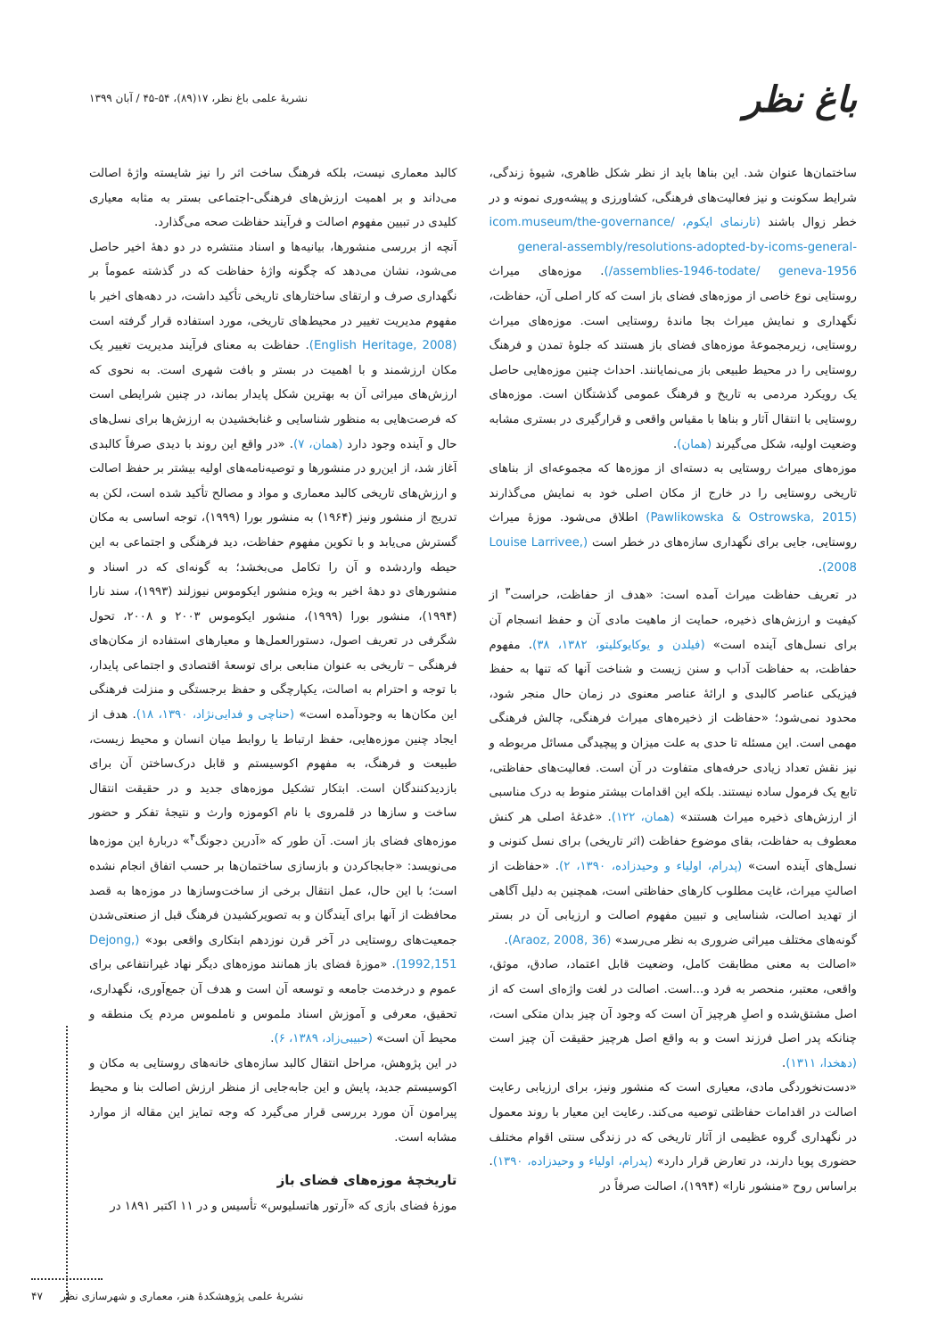باغ نظر
نشریۀ علمی باغ نظر، ۱۷(۸۹)، ۵۴-۴۵ / آبان ۱۳۹۹
ساختمان‌ها عنوان شد. این بناها باید از نظر شکل ظاهری، شیوۀ زندگی، شرایط سکونت و نیز فعالیت‌های فرهنگی، کشاورزی و پیشه‌وری نمونه و در خطر زوال باشند (تارنمای ایکوم، icom.museum/the-governance/ general-assembly/resolutions-adopted-by-icoms-general-assemblies-1946-todate/ geneva-1956/). موزه‌های میراث روستایی نوع خاصی از موزه‌های فضای باز است که کار اصلی آن، حفاظت، نگهداری و نمایش میراث بجا ماندۀ روستایی است. موزه‌های میراث روستایی، زیرمجموعۀ موزه‌های فضای باز هستند که جلوۀ تمدن و فرهنگ روستایی را در محیط طبیعی باز می‌نمایانند. احداث چنین موزه‌هایی حاصل یک رویکرد مردمی به تاریخ و فرهنگ عمومی گذشتگان است. موزه‌های روستایی با انتقال آثار و بناها با مقیاس واقعی و قرارگیری در بستری مشابه وضعیت اولیه، شکل می‌گیرند (همان).
موزه‌های میراث روستایی به دسته‌ای از موزه‌ها که مجموعه‌ای از بناهای تاریخی روستایی را در خارج از مکان اصلی خود به نمایش می‌گذارند (Pawlikowska & Ostrowska, 2015) اطلاق می‌شود. موزۀ میراث روستایی، جایی برای نگهداری سازه‌های در خطر است (Louise Larrivee, 2008).
در تعریف حفاظت میراث آمده است: «هدف از حفاظت، حراست<sup>۳</sup> از کیفیت و ارزش‌های ذخیره، حمایت از ماهیت مادی آن و حفظ انسجام آن برای نسل‌های آینده است» (فیلدن و یوکایوکلیتو، ۱۳۸۲، ۳۸). مفهوم حفاظت، به حفاظت آداب و سنن زیست و شناخت آنها که تنها به حفظ فیزیکی عناصر کالبدی و ارائۀ عناصر معنوی در زمان حال منجر شود، محدود نمی‌شود؛ «حفاظت از ذخیره‌های میراث فرهنگی، چالش فرهنگی مهمی است. این مسئله تا حدی به علت میزان و پیچیدگی مسائل مربوطه و نیز نقش تعداد زیادی حرفه‌های متفاوت در آن است. فعالیت‌های حفاظتی، تابع یک فرمول ساده نیستند. بلکه این اقدامات بیشتر منوط به درک مناسبی از ارزش‌های ذخیره میراث هستند» (همان، ۱۲۲). «غدغۀ اصلی هر کنش معطوف به حفاظت، بقای موضوع حفاظت (اثر تاریخی) برای نسل کنونی و نسل‌های آینده است» (پدرام، اولیاء و وحیدزاده، ۱۳۹۰، ۲). «حفاظت از اصالتِ میراث، غایت مطلوب کارهای حفاظتی است، همچنین به دلیل آگاهی از تهدید اصالت، شناسایی و تبیین مفهوم اصالت و ارزیابی آن در بستر گونه‌های مختلف میراثی ضروری به نظر می‌رسد» (Araoz, 2008, 36).
«اصالت به معنی مطابقت کامل، وضعیت قابل اعتماد، صادق، موثق، واقعی، معتبر، منحصر به فرد و...است. اصالت در لغت واژه‌ای است که از اصل مشتق‌شده و اصلِ هرچیز آن است که وجود آن چیز بدان متکی است، چنانکه پدر اصل فرزند است و به واقع اصل هرچیز حقیقت آن چیز است (دهخدا، ۱۳۱۱).
«دست‌نخوردگی مادی، معیاری است که منشور ونیز، برای ارزیابی رعایت اصالت در اقدامات حفاظتی توصیه می‌کند. رعایت این معیار با روند معمول در نگهداری گروه عظیمی از آثار تاریخی که در زندگی سنتی اقوام مختلف حضوری پویا دارند، در تعارض قرار دارد» (پدرام، اولیاء و وحیدزاده، ۱۳۹۰). براساس روح «منشور نارا» (۱۹۹۴)، اصالت صرفاً در
کالبد معماری نیست، بلکه فرهنگ ساخت اثر را نیز شایسته واژۀ اصالت می‌داند و بر اهمیت ارزش‌های فرهنگی-اجتماعی بستر به مثابه معیاری کلیدی در تبیین مفهوم اصالت و فرآیند حفاظت صحه می‌گذارد.
آنچه از بررسی منشورها، بیانیه‌ها و اسناد منتشره در دو دهۀ اخیر حاصل می‌شود، نشان می‌دهد که چگونه واژۀ حفاظت که در گذشته عموماً بر نگهداری صرف و ارتقای ساختارهای تاریخی تأکید داشت، در دهه‌های اخیر با مفهوم مدیریت تغییر در محیط‌های تاریخی، مورد استفاده قرار گرفته است (English Heritage, 2008). حفاظت به معنای فرآیند مدیریت تغییر یک مکان ارزشمند و با اهمیت در بستر و بافت شهری است. به نحوی که ارزش‌های میراثی آن به بهترین شکل پایدار بماند، در چنین شرایطی است که فرصت‌هایی به منظور شناسایی و غنابخشیدن به ارزش‌ها برای نسل‌های حال و آینده وجود دارد (همان، ۷). «در واقع این روند با دیدی صرفاً کالبدی آغاز شد، از این‌رو در منشورها و توصیه‌نامه‌های اولیه بیشتر بر حفظ اصالت و ارزش‌های تاریخی کالبد معماری و مواد و مصالح تأکید شده است، لکن به تدریج از منشور ونیز (۱۹۶۴) به منشور بورا (۱۹۹۹)، توجه اساسی به مکان گسترش می‌یابد و با تکوین مفهوم حفاظت، دید فرهنگی و اجتماعی به این حیطه واردشده و آن را تکامل می‌بخشد؛ به گونه‌ای که در اسناد و منشورهای دو دهۀ اخیر به ویژه منشور ایکوموس نیوزلند (۱۹۹۳)، سند نارا (۱۹۹۴)، منشور بورا (۱۹۹۹)، منشور ایکوموس ۲۰۰۳ و ۲۰۰۸، تحول شگرفی در تعریف اصول، دستورالعمل‌ها و معیارهای استفاده از مکان‌های فرهنگی – تاریخی به عنوان منابعی برای توسعۀ اقتصادی و اجتماعی پایدار، با توجه و احترام به اصالت، یکپارچگی و حفظ برجستگی و منزلت فرهنگی این مکان‌ها به وجودآمده است» (حناچی و فدایی‌نژاد، ۱۳۹۰، ۱۸). هدف از ایجاد چنین موزه‌هایی، حفظ ارتباط یا روابط میان انسان و محیط زیست، طبیعت و فرهنگ، به مفهوم اکوسیستم و قابل درک‌ساختن آن برای بازدیدکنندگان است. ابتکار تشکیل موزه‌های جدید و در حقیقت انتقال ساخت و سازها در قلمروی با نام اکوموزه وارث و نتیجۀ تفکر و حضور موزه‌های فضای باز است. آن طور که «آدرین دجونگ<sup>۴</sup>» دربارۀ این موزه‌ها می‌نویسد: «جابجاکردن و بازسازی ساختمان‌ها بر حسب اتفاق انجام نشده است؛ با این حال، عمل انتقال برخی از ساخت‌وسازها در موزه‌ها به قصد محافظت از آنها برای آیندگان و به تصویرکشیدن فرهنگ قبل از صنعتی‌شدن جمعیت‌های روستایی در آخر قرن نوزدهم ابتکاری واقعی بود» (Dejong, 1992,151). «موزۀ فضای باز همانند موزه‌های دیگر نهاد غیرانتفاعی برای عموم و درخدمت جامعه و توسعه آن است و هدف آن جمع‌آوری، نگهداری، تحقیق، معرفی و آموزش اسناد ملموس و ناملموس مردم یک منطقه و محیط آن است» (حبیبی‌زاد، ۱۳۸۹، ۶).
در این پژوهش، مراحل انتقال کالبد سازه‌های خانه‌های روستایی به مکان و اکوسیستم جدید، پایش و این جابه‌جایی از منظر ارزش اصالت بنا و محیط پیرامون آن مورد بررسی قرار می‌گیرد که وجه تمایز این مقاله از موارد مشابه است.
تاریخچۀ موزه‌های فضای باز
موزۀ فضای بازی که «آرتور هاتسلیوس» تأسیس و در ۱۱ اکتبر ۱۸۹۱ در
نشریۀ علمی پژوهشکدۀ هنر، معماری و شهرسازی نظر ۴۷